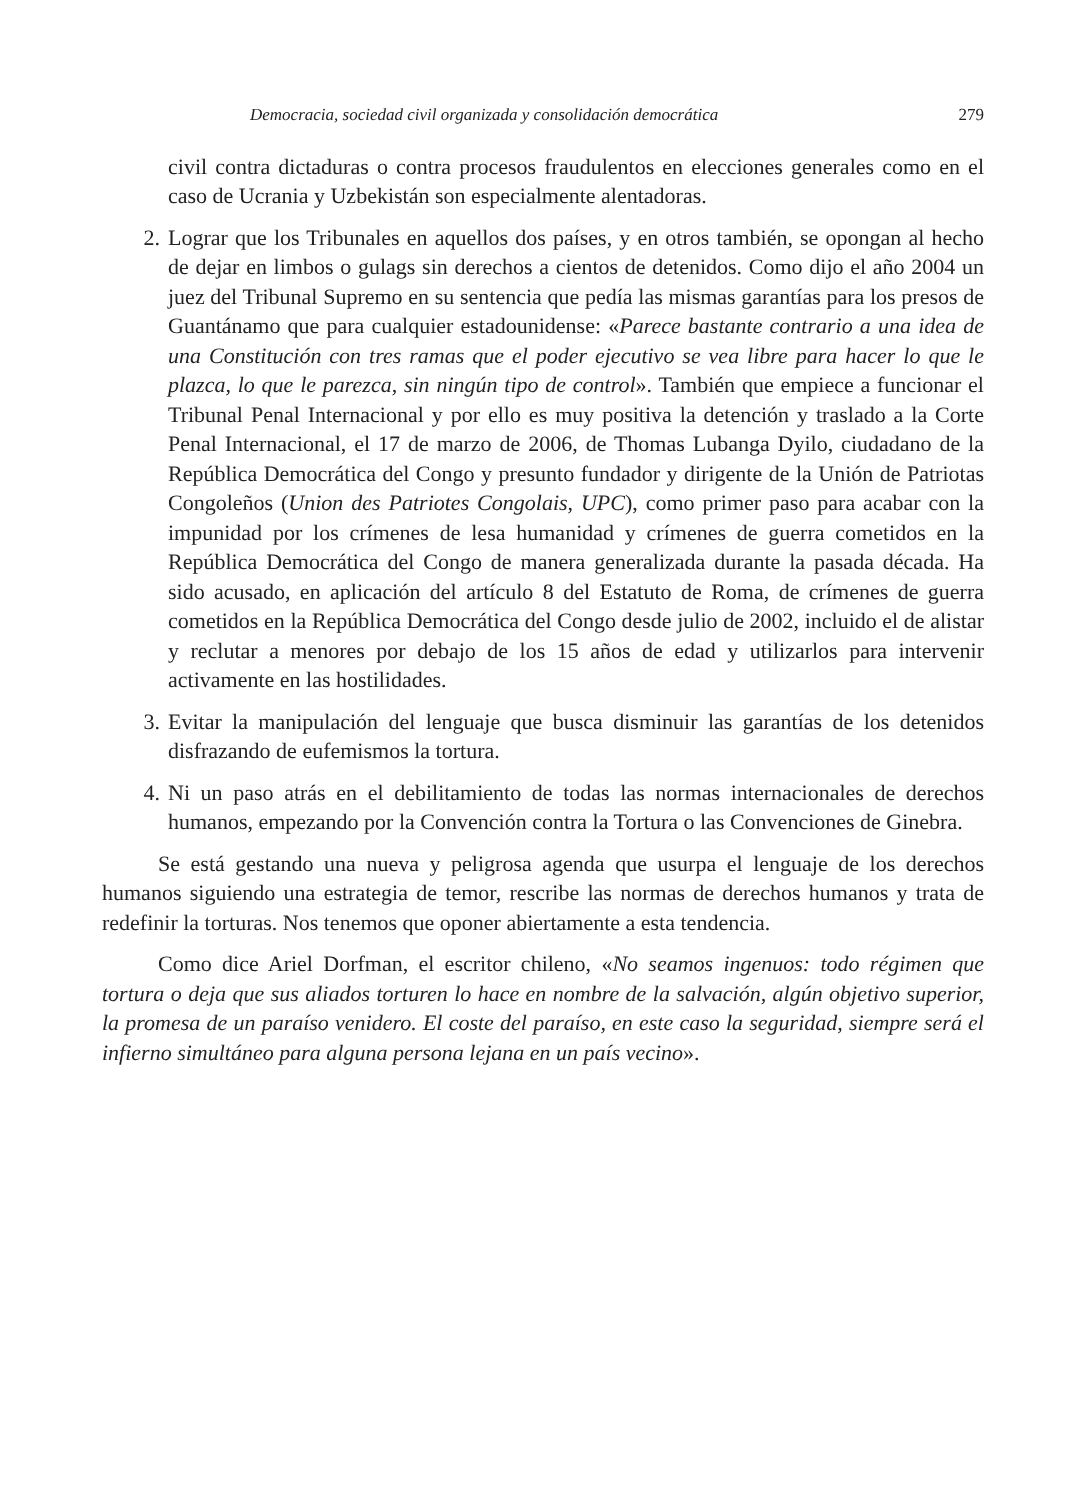Democracia, sociedad civil organizada y consolidación democrática 279
civil contra dictaduras o contra procesos fraudulentos en elecciones generales como en el caso de Ucrania y Uzbekistán son especialmente alentadoras.
2. Lograr que los Tribunales en aquellos dos países, y en otros también, se opongan al hecho de dejar en limbos o gulags sin derechos a cientos de detenidos. Como dijo el año 2004 un juez del Tribunal Supremo en su sentencia que pedía las mismas garantías para los presos de Guantánamo que para cualquier estadounidense: «Parece bastante contrario a una idea de una Constitución con tres ramas que el poder ejecutivo se vea libre para hacer lo que le plazca, lo que le parezca, sin ningún tipo de control». También que empiece a funcionar el Tribunal Penal Internacional y por ello es muy positiva la detención y traslado a la Corte Penal Internacional, el 17 de marzo de 2006, de Thomas Lubanga Dyilo, ciudadano de la República Democrática del Congo y presunto fundador y dirigente de la Unión de Patriotas Congoleños (Union des Patriotes Congolais, UPC), como primer paso para acabar con la impunidad por los crímenes de lesa humanidad y crímenes de guerra cometidos en la República Democrática del Congo de manera generalizada durante la pasada década. Ha sido acusado, en aplicación del artículo 8 del Estatuto de Roma, de crímenes de guerra cometidos en la República Democrática del Congo desde julio de 2002, incluido el de alistar y reclutar a menores por debajo de los 15 años de edad y utilizarlos para intervenir activamente en las hostilidades.
3. Evitar la manipulación del lenguaje que busca disminuir las garantías de los detenidos disfrazando de eufemismos la tortura.
4. Ni un paso atrás en el debilitamiento de todas las normas internacionales de derechos humanos, empezando por la Convención contra la Tortura o las Convenciones de Ginebra.
Se está gestando una nueva y peligrosa agenda que usurpa el lenguaje de los derechos humanos siguiendo una estrategia de temor, rescribe las normas de derechos humanos y trata de redefinir la torturas. Nos tenemos que oponer abiertamente a esta tendencia.
Como dice Ariel Dorfman, el escritor chileno, «No seamos ingenuos: todo régimen que tortura o deja que sus aliados torturen lo hace en nombre de la salvación, algún objetivo superior, la promesa de un paraíso venidero. El coste del paraíso, en este caso la seguridad, siempre será el infierno simultáneo para alguna persona lejana en un país vecino».